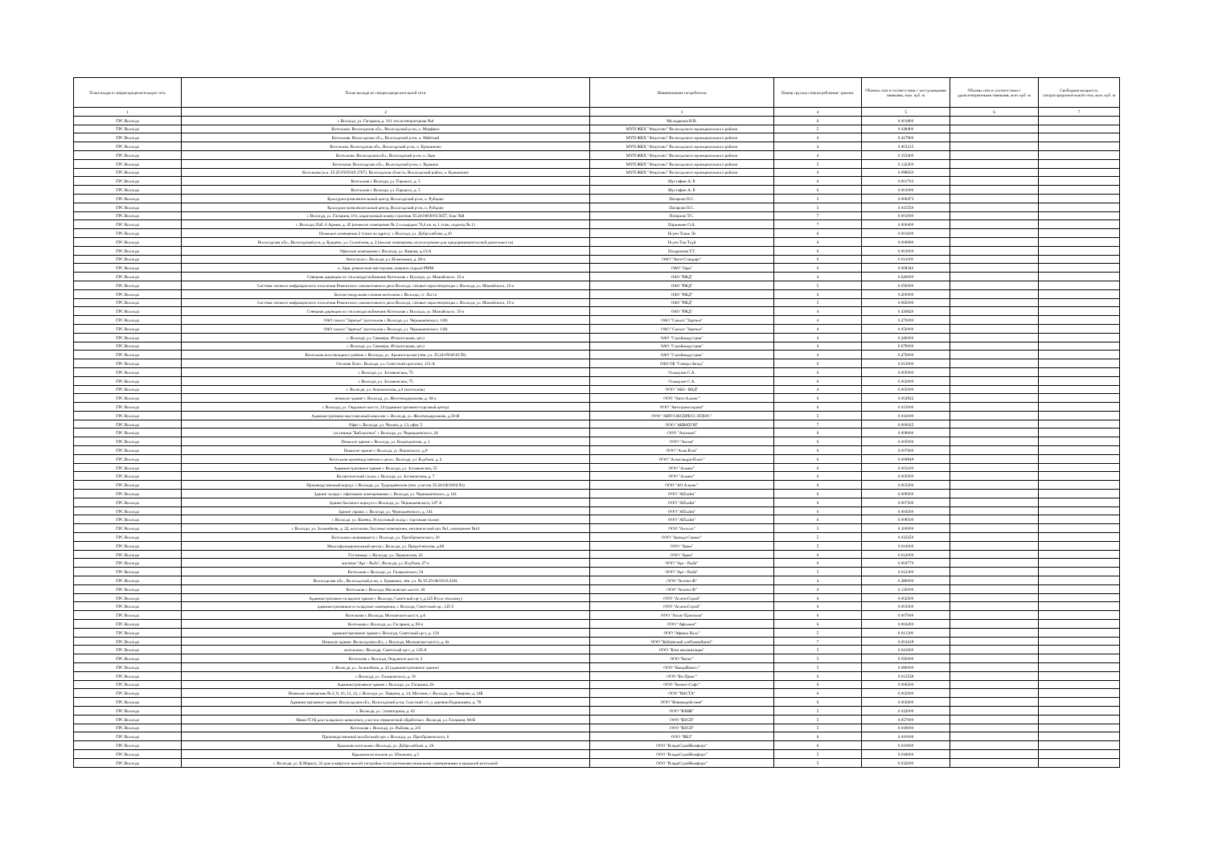| Точка входа в газораспределительную сеть | Точка выхода из газораспределительной сети | Наименование потребителя | Номер группы газопотребления/ транзит | Объемы газа в соответствии с поступившими заявками, млн. куб. м | Объемы газа в соответствии с удовлетворенными заявками, млн. куб. м | Свободная мощность газораспределительной сети, млн. куб. м |
| --- | --- | --- | --- | --- | --- | --- |
| 1 | 2 | 3 | 4 | 5 | 6 | 7 |
| ГРС Вологда | г. Вологда, ул. Гагарина, д. 101 теплогенераторная №4 | Молодякова И.В. | 6 | 0.001800 | | |
| ГРС Вологда | Котельная. Вологодская обл., Вологодский р-он, п. Марфино | МУП ЖКХ "Федотово" Вологодского муниципального района | 5 | 0.028400 | | |
| ГРС Вологда | Котельная. Вологодская обл., Вологодский р-он, п. Майский | МУП ЖКХ "Федотово" Вологодского муниципального района | 4 | 0.417900 | | |
| ГРС Вологда | Котельная. Вологодская обл., Вологодский р-он, п. Кувшиново | МУП ЖКХ "Федотово" Вологодского муниципального района | 4 | 0.403215 | | |
| ГРС Вологда | Котельная. Вологодская обл., Вологодский р-он, п. Заря | МУП ЖКХ "Федотово" Вологодского муниципального района | 4 | 0.153400 | | |
| ГРС Вологда | Котельная. Вологодская обл., Вологодский р-он, с. Куркино | МУП ЖКХ "Федотово" Вологодского муниципального района | 5 | 0.132200 | | |
| ГРС Вологда | Котельная (к.н. 35:25:0505020:1767). Вологодская область, Вологодский район, п. Кувшиново | МУП ЖКХ "Федотово" Вологодского муниципального района | 4 | 0.098650 | | |
| ГРС Вологда | Котельная г. Вологда, ул. Горького, д. 5 | Мустафин А. Р. | 6 | 0.001703 | | |
| ГРС Вологда | Котельная г. Вологда, ул. Горького, д. 5 | Мустафин А. Р. | 6 | 0.001000 | | |
| ГРС Вологда | Культурно-развлекательный центр, Вологодский р-он, п. Рубцово | Назарова Н.С. | 5 | 0.006473 | | |
| ГРС Вологда | Культурно-развлекательный центр, Вологодский р-он, п. Рубцово | Назарова Н.С. | 5 | 0.015550 | | |
| ГРС Вологда | г. Вологда, ул. Гагарина, 101, кадастровый номер строения 35:24:0403003:5657, бокс №8 | Назарова Т.С. | 7 | 0.001000 | | |
| ГРС Вологда | г. Вологда, Наб. 6 Армии, д. 45 (нежилое помещение № 2 площадью 74,4 кв. м, 1 этаж, подъезд № 1) | Нарижняя О.А. | 7 | 0.000400 | | |
| ГРС Вологда | Нежилые помещения 2 этажа по адресу: г. Вологда, ул. Добролюбова, д.10 | Нгуен Тхань Ле | 6 | 0.001600 | | |
| ГРС Вологда | Вологодская обл., Вологодский р-н, д. Бурцево, ул. Солнечная, д. 2 (жилые помещения, используемые для предпринимательской деятельности) | Нгуен Тхи Тхуй | 6 | 0.009690 | | |
| ГРС Вологда | Офисные помещения г. Вологда, ул. Кирова, д.13-А | Ноздрачева Г.Г. | 6 | 0.003000 | | |
| ГРС Вологда | Автосалон г. Вологда, ул. Ильюшина, д. 28-а | ОАО "Авто-Стандарт" | 6 | 0.011000 | | |
| ГРС Вологда | п. Заря, ремонтные мастерские, комната отдыха РММ | ОАО "Заря" | 6 | 0.008340 | | |
| ГРС Вологда | Северная дирекция по тепловодоснабжению Котельная г. Вологда, ул. Можайского. 15-а | ОАО "РЖД" | 4 | 0.620000 | | |
| ГРС Вологда | Система газового инфракрасного отопления Ремонтного локомотивного депо Вологда, газовые парогенераторы г. Вологда, ул. Можайского, 15-а | ОАО "РЖД" | 5 | 0.050000 | | |
| ГРС Вологда | Блочно-модульная газовая котельная г. Вологда, ст. Лоста | ОАО "РЖД" | 4 | 0.200000 | | |
| ГРС Вологда | Система газового инфракрасного отопления Ремонтного локомотивного депо Вологда, газовые парогенераторы г. Вологда, ул. Можайского, 15-а | ОАО "РЖД" | 5 | 0.065000 | | |
| ГРС Вологда | Северная дирекция по тепловодоснабжению Котельная г. Вологда, ул. Можайского. 15-а | ОАО "РЖД" | 4 | 0.436820 | | |
| ГРС Вологда | ОАО совхоз "Заречье" (котельная г. Вологда, ул. Чернышевского. 118) | ОАО "Совхоз "Заречье" | 4 | 0.270000 | | |
| ГРС Вологда | ОАО совхоз "Заречье" (котельная г. Вологда, ул. Чернышевского. 118) | ОАО "Совхоз "Заречье" | 4 | 0.050000 | | |
| ГРС Вологда | г. Вологда, ул. Саммера, 49 (котельная, цех) | ОАО "Стройиндустрия" | 4 | 0.240000 | | |
| ГРС Вологда | г. Вологда, ул. Саммера, 49 (котельная, цех) | ОАО "Стройиндустрия" | 4 | 0.679000 | | |
| ГРС Вологда | Котельная юго-западного района г. Вологда, ул. Архангельская (зем. уч. 35:24:0502010:59) | ОАО "Стройиндустрия" | 4 | 0.276000 | | |
| ГРС Вологда | Оптовая база г. Вологда, ул. Советский проспект, 131-А | ОАО ОБ "Северо-Запад" | 6 | 0.013000 | | |
| ГРС Вологда | г. Вологда, ул. Зосимовская, 75 | Ольшуков С.А. | 6 | 0.005000 | | |
| ГРС Вологда | г. Вологда, ул. Зосимовская, 75 | Ольшуков С.А. | 6 | 0.002000 | | |
| ГРС Вологда | г. Вологда, ул. Ананьинская, д.4 (котельная) | ООО "АБЗ - ВАД" | 4 | 0.005000 | | |
| ГРС Вологда | нежилое здание г. Вологда, ул. Железнодорожная, д. 44-а | ООО "Авто-Альянс" | 6 | 0.002922 | | |
| ГРС Вологда | г. Вологда, ул. Окружное шоссе, 24 (административно-торговый центр) | ООО "Автотрансохрана" | 6 | 0.015000 | | |
| ГРС Вологда | Административно-выставочный комплекс г. Вологда, ул. Железнодорожная, д.50-В | ООО "АВТОЭКСПРЕСС-ПЛЮС" | 5 | 0.016000 | | |
| ГРС Вологда | Офис г. Вологда, ул. Чехова, д. 13, офис 5 | ООО "АКВАТОН" | 7 | 0.000025 | | |
| ГРС Вологда | гостиница "Библиотека" г. Вологда, ул. Чернышевского, 24 | ООО "Аксиома" | 6 | 0.009000 | | |
| ГРС Вологда | Нежилое здание г. Вологда, ул. Копрецовская, д. 1 | ООО "Актив" | 6 | 0.005000 | | |
| ГРС Вологда | Нежилое здание г. Вологда, ул. Воровского, д.9 | ООО "Алая Роза" | 6 | 0.007600 | | |
| ГРС Вологда | Котельная производственного цеха г. Вологда, ул. Клубова. д. 2 | ООО "Александра-Плюс" | 6 | 0.009849 | | |
| ГРС Вологда | Административное здание г. Вологда, ул. Зосимовская, 35 | ООО "Альянс" | 6 | 0.003100 | | |
| ГРС Вологда | Косметический салон, г. Вологда, ул. Зосимовская, д. 7 | ООО "Альянс" | 6 | 0.005000 | | |
| ГРС Вологда | Производственный корпус г. Вологда, ул. Турундаевская (зем. участок 35:24:0203002:93) | ООО "АО Альянс" | 6 | 0.003200 | | |
| ГРС Вологда | Здание склада с офисными помещениями. г. Вологда, ул. Чернышевского, д. 141 | ООО "АПлайн" | 6 | 0.009500 | | |
| ГРС Вологда | Здание бытового корпуса г. Вологда, ул. Чернышевского, 147 А | ООО "АПлайн" | 6 | 0.007500 | | |
| ГРС Вологда | Здание гаража. г. Вологда, ул. Чернышевского, д. 141 | ООО "АПлайн" | 6 | 0.004500 | | |
| ГРС Вологда | г. Вологда. ул. Конева, 36 (оптовый склад с торговым залом) | ООО "АПлайн" | 6 | 0.009500 | | |
| ГРС Вологда | г. Вологда, ул. Залинейная, д. 22, котельная, бытовые помещения, механический цех №1, помещение №14 | ООО "Аполло" | 5 | 0.100000 | | |
| ГРС Вологда | Котельная гипермаркета г. Вологда, ул. Преображенского, 30 | ООО "Аренда Сервис" | 5 | 0.033250 | | |
| ГРС Вологда | Многофункциональный центр г. Вологда, ул. Предтеченская, д.68 | ООО "Ария" | 5 | 0.014000 | | |
| ГРС Вологда | Гостиница. г. Вологда, ул. Лермонтова, 23 | ООО "Ария" | 6 | 0.012000 | | |
| ГРС Вологда | магазин "Арт - Рыба", Вологда, ул. Клубова, 27-а | ООО "Арт - Рыба" | 6 | 0.004770 | | |
| ГРС Вологда | Котельная г. Вологда, ул. Гиляровского, 54 | ООО "Арт - Рыба" | 5 | 0.012300 | | |
| ГРС Вологда | Вологодская обл., Вологодский р-он, п. Ермаково, зем. уч. № 35:25:0603010:2181 | ООО "Аспект-В" | 4 | 0.280000 | | |
| ГРС Вологда | Котельная г. Вологда, Московское шоссе, 44 | ООО "Аспект-В" | 4 | 0.135000 | | |
| ГРС Вологда | Административно-складское здание г. Вологда, Советский пр-т, д.125 В (по генплану) | ООО "АспектСтрой" | 6 | 0.002500 | | |
| ГРС Вологда | административные и складские помещения, г. Вологда, Советский пр., 125 б | ООО "АспектСтрой" | 6 | 0.003500 | | |
| ГРС Вологда | Котельная г. Вологда, Московское шоссе, д.6 | ООО "Атлас-Транском" | 6 | 0.007000 | | |
| ГРС Вологда | Котельная г. Вологда, ул. Гагарина, д. 83-а | ООО "Афалина" | 6 | 0.004200 | | |
| ГРС Вологда | административное здание г. Вологда, Советский пр-т, д. 134 | ООО "Афины Холл" | 5 | 0.011300 | | |
| ГРС Вологда | Нежилое здание. Вологодская обл., г. Вологда, Московское шоссе, д. 4а | ООО "Бабаевский хлебокомбинат" | 7 | 0.001619 | | |
| ГРС Вологда | котельная г. Вологда, Советский пр-т, д. 135-А | ООО "База механизации" | 5 | 0.021600 | | |
| ГРС Вологда | Котельная г. Вологда, Окружное шоссе, 2 | ООО "Базис" | 5 | 0.050000 | | |
| ГРС Вологда | г. Вологда, ул. Залинейная, д. 22 (административное здание) | ООО "БакорИнвест" | 5 | 0.080000 | | |
| ГРС Вологда | г. Вологда, ул. Гиляровского, д. 50 | ООО "БелТранс" | 6 | 0.013539 | | |
| ГРС Вологда | Административное здание г. Вологда, ул. Гагарина, 26 | ООО "Бизнес-Софт" | 6 | 0.006500 | | |
| ГРС Вологда | Нежилые помещения № 2, 9, 10, 11, 12, г. Вологда, ул. Лаврова, д. 14, Магазин, г. Вологда, ул. Лаврова, д. 14Б | ООО "ВАСТА" | 6 | 0.002000 | | |
| ГРС Вологда | Административное здание. Вологодская обл., Вологодский р-он, Спасский с/с, у деревни Родионцево, д. 78 | ООО "Взаимодействие" | 6 | 0.002600 | | |
| ГРС Вологда | г. Вологда, ул. Элеваторная, д. 43 | ООО "ВЗМК" | 5 | 0.022000 | | |
| ГРС Вологда | Мини-ТЭЦ для складского комплекса, участок термической обработки г. Вологда, ул. Гагарина, 84-Б | ООО "ВЗСП" | 5 | 0.057000 | | |
| ГРС Вологда | Котельная г. Вологда, ул. Рыбная, д. 2-б | ООО "ВЗСП" | 5 | 0.019000 | | |
| ГРС Вологда | Производственный (колбасный) цех г. Вологда, ул. Преображенского, 6 | ООО "ВКЗ" | 6 | 0.010000 | | |
| ГРС Вологда | Крышная котельная г.Вологда, ул. Добролюбова. д. 26 | ООО "ВладиСтройКомфорт" | 6 | 0.010000 | | |
| ГРС Вологда | Крышная котельная ул. Южакова, д.3 | ООО "ВладиСтройКомфорт" | 5 | 0.018000 | | |
| ГРС Вологда | г. Вологда, ул. К.Маркса, 31 дом в квартале жилой застройки со встроенными нежилыми помещениями и крышной котельной | ООО "ВладиСтройКомфорт" | 5 | 0.032000 | | |